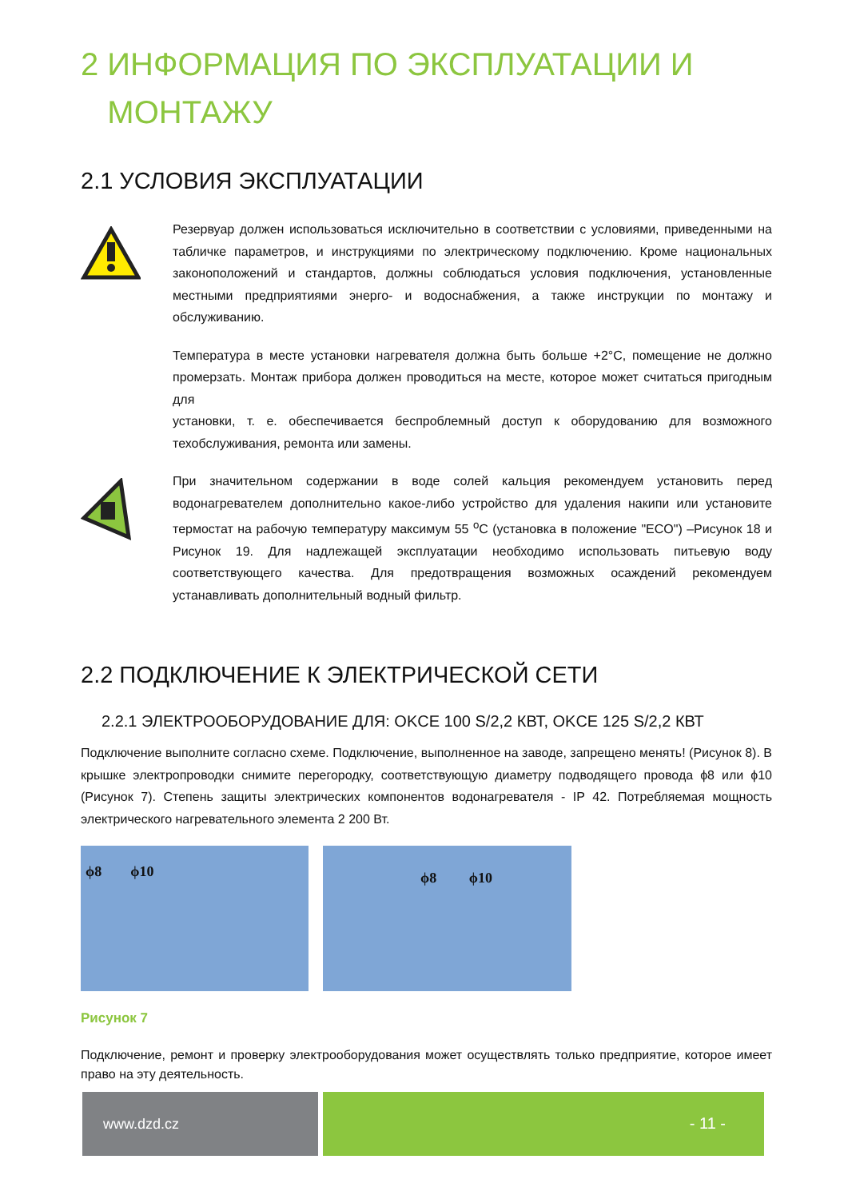2 ИНФОРМАЦИЯ ПО ЭКСПЛУАТАЦИИ И
МОНТАЖУ
2.1 УСЛОВИЯ ЭКСПЛУАТАЦИИ
Резервуар должен использоваться исключительно в соответствии с условиями, приведенными на табличке параметров, и инструкциями по электрическому подключению. Кроме национальных законоположений и стандартов, должны соблюдаться условия подключения, установленные местными предприятиями энерго- и водоснабжения, а также инструкции по монтажу и обслуживанию.
Температура в месте установки нагревателя должна быть больше +2°C, помещение не должно промерзать. Монтаж прибора должен проводиться на месте, которое может считаться пригодным для
установки, т. е. обеспечивается беспроблемный доступ к оборудованию для возможного техобслуживания, ремонта или замены.
При значительном содержании в воде солей кальция рекомендуем установить перед водонагревателем дополнительно какое-либо устройство для удаления накипи или установите термостат на рабочую температуру максимум 55 <sup>o</sup>C (установка в положение "ECO") –Рисунок 18 и Рисунок 19. Для надлежащей эксплуатации необходимо использовать питьевую воду соответствующего качества. Для предотвращения возможных осаждений рекомендуем устанавливать дополнительный водный фильтр.
2.2 ПОДКЛЮЧЕНИЕ К ЭЛЕКТРИЧЕСКОЙ СЕТИ
2.2.1 ЭЛЕКТРООБОРУДОВАНИЕ ДЛЯ: OKCE 100 S/2,2 КВТ, OKCE 125 S/2,2 КВТ
Подключение выполните согласно схеме. Подключение, выполненное на заводе, запрещено менять! (Рисунок 8). В крышке электропроводки снимите перегородку, соответствующую диаметру подводящего провода ϕ8 или ϕ10 (Рисунок 7). Степень защиты электрических компонентов водонагревателя - IP 42. Потребляемая мощность электрического нагревательного элемента 2 200 Вт.
ϕ8 ϕ10
ϕ8 ϕ10
Рисунок 7
Подключение, ремонт и проверку электрооборудования может осуществлять только предприятие, которое имеет право на эту деятельность.
www.dzd.cz - 11 -